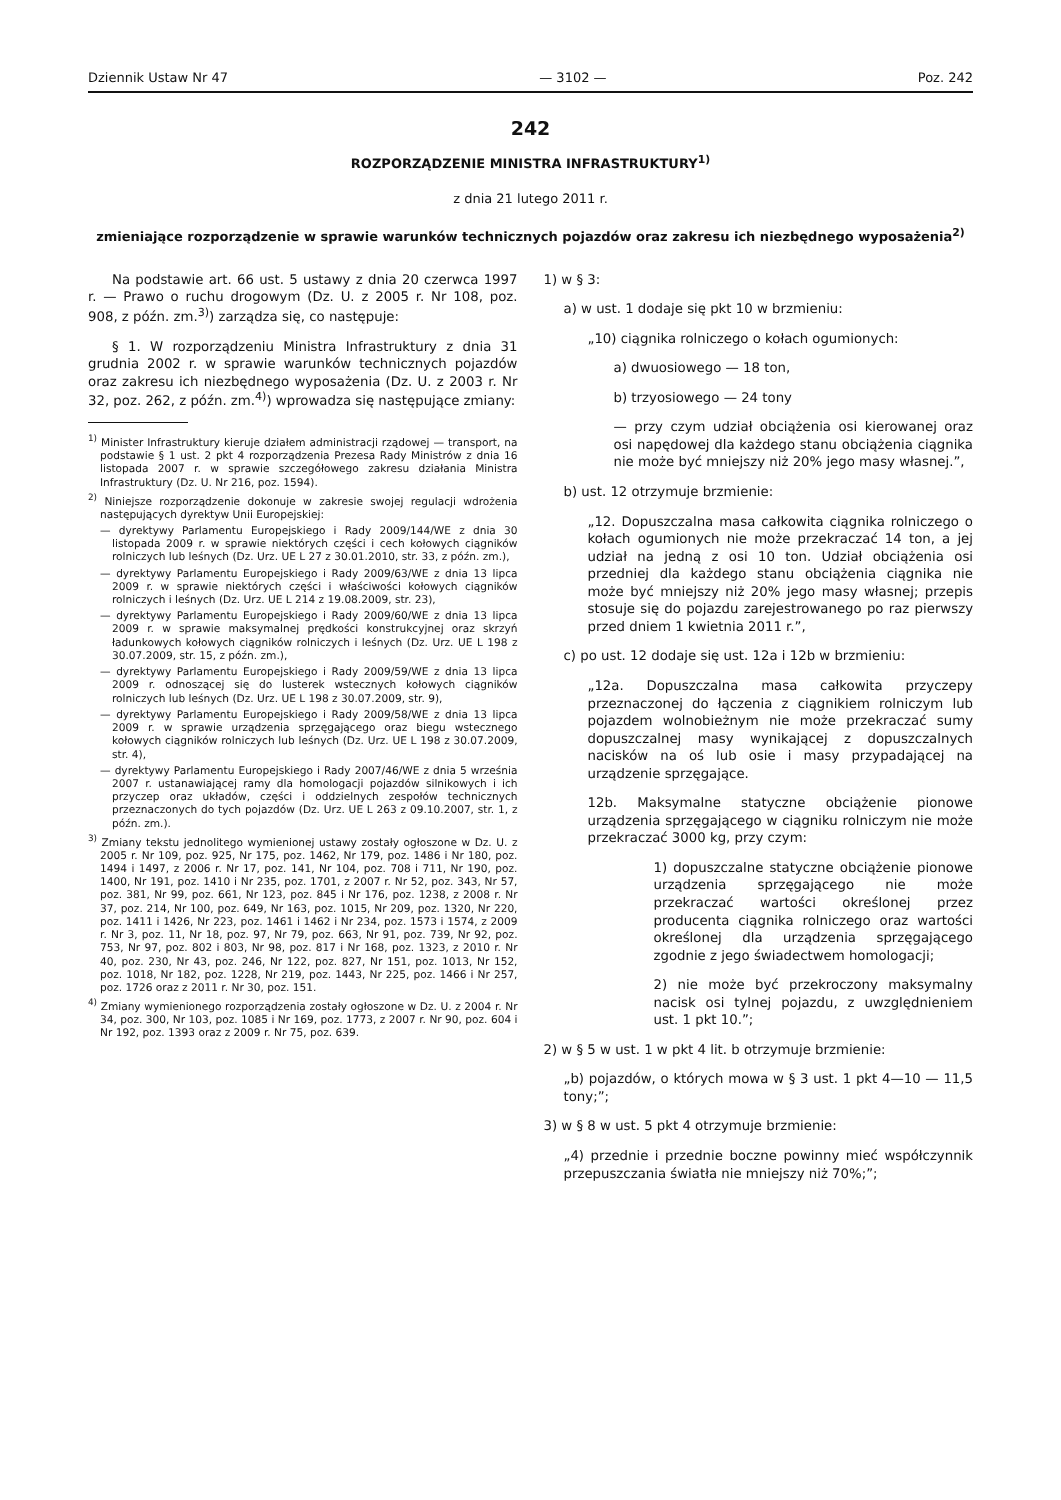Dziennik Ustaw Nr 47 — 3102 — Poz. 242
242
ROZPORZĄDZENIE MINISTRA INFRASTRUKTURY<sup>1)</sup>
z dnia 21 lutego 2011 r.
zmieniające rozporządzenie w sprawie warunków technicznych pojazdów oraz zakresu ich niezbędnego wyposażenia<sup>2)</sup>
Na podstawie art. 66 ust. 5 ustawy z dnia 20 czerwca 1997 r. — Prawo o ruchu drogowym (Dz. U. z 2005 r. Nr 108, poz. 908, z późn. zm.<sup>3)</sup>) zarządza się, co następuje:
§ 1. W rozporządzeniu Ministra Infrastruktury z dnia 31 grudnia 2002 r. w sprawie warunków technicznych pojazdów oraz zakresu ich niezbędnego wyposażenia (Dz. U. z 2003 r. Nr 32, poz. 262, z późn. zm.<sup>4)</sup>) wprowadza się następujące zmiany:
<sup>1)</sup> Minister Infrastruktury kieruje działem administracji rządowej — transport, na podstawie § 1 ust. 2 pkt 4 rozporządzenia Prezesa Rady Ministrów z dnia 16 listopada 2007 r. w sprawie szczegółowego zakresu działania Ministra Infrastruktury (Dz. U. Nr 216, poz. 1594).
<sup>2)</sup> Niniejsze rozporządzenie dokonuje w zakresie swojej regulacji wdrożenia następujących dyrektyw Unii Europejskiej:
— dyrektywy Parlamentu Europejskiego i Rady 2009/144/WE z dnia 30 listopada 2009 r. w sprawie niektórych części i cech kołowych ciągników rolniczych lub leśnych (Dz. Urz. UE L 27 z 30.01.2010, str. 33, z późn. zm.),
— dyrektywy Parlamentu Europejskiego i Rady 2009/63/WE z dnia 13 lipca 2009 r. w sprawie niektórych części i właściwości kołowych ciągników rolniczych i leśnych (Dz. Urz. UE L 214 z 19.08.2009, str. 23),
— dyrektywy Parlamentu Europejskiego i Rady 2009/60/WE z dnia 13 lipca 2009 r. w sprawie maksymalnej prędkości konstrukcyjnej oraz skrzyń ładunkowych kołowych ciągników rolniczych i leśnych (Dz. Urz. UE L 198 z 30.07.2009, str. 15, z późn. zm.),
— dyrektywy Parlamentu Europejskiego i Rady 2009/59/WE z dnia 13 lipca 2009 r. odnoszącej się do lusterek wstecznych kołowych ciągników rolniczych lub leśnych (Dz. Urz. UE L 198 z 30.07.2009, str. 9),
— dyrektywy Parlamentu Europejskiego i Rady 2009/58/WE z dnia 13 lipca 2009 r. w sprawie urządzenia sprzęgającego oraz biegu wstecznego kołowych ciągników rolniczych lub leśnych (Dz. Urz. UE L 198 z 30.07.2009, str. 4),
— dyrektywy Parlamentu Europejskiego i Rady 2007/46/WE z dnia 5 września 2007 r. ustanawiającej ramy dla homologacji pojazdów silnikowych i ich przyczep oraz układów, części i oddzielnych zespołów technicznych przeznaczonych do tych pojazdów (Dz. Urz. UE L 263 z 09.10.2007, str. 1, z późn. zm.).
<sup>3)</sup> Zmiany tekstu jednolitego wymienionej ustawy zostały ogłoszone w Dz. U. z 2005 r. Nr 109, poz. 925, Nr 175, poz. 1462, Nr 179, poz. 1486 i Nr 180, poz. 1494 i 1497, z 2006 r. Nr 17, poz. 141, Nr 104, poz. 708 i 711, Nr 190, poz. 1400, Nr 191, poz. 1410 i Nr 235, poz. 1701, z 2007 r. Nr 52, poz. 343, Nr 57, poz. 381, Nr 99, poz. 661, Nr 123, poz. 845 i Nr 176, poz. 1238, z 2008 r. Nr 37, poz. 214, Nr 100, poz. 649, Nr 163, poz. 1015, Nr 209, poz. 1320, Nr 220, poz. 1411 i 1426, Nr 223, poz. 1461 i 1462 i Nr 234, poz. 1573 i 1574, z 2009 r. Nr 3, poz. 11, Nr 18, poz. 97, Nr 79, poz. 663, Nr 91, poz. 739, Nr 92, poz. 753, Nr 97, poz. 802 i 803, Nr 98, poz. 817 i Nr 168, poz. 1323, z 2010 r. Nr 40, poz. 230, Nr 43, poz. 246, Nr 122, poz. 827, Nr 151, poz. 1013, Nr 152, poz. 1018, Nr 182, poz. 1228, Nr 219, poz. 1443, Nr 225, poz. 1466 i Nr 257, poz. 1726 oraz z 2011 r. Nr 30, poz. 151.
<sup>4)</sup> Zmiany wymienionego rozporządzenia zostały ogłoszone w Dz. U. z 2004 r. Nr 34, poz. 300, Nr 103, poz. 1085 i Nr 169, poz. 1773, z 2007 r. Nr 90, poz. 604 i Nr 192, poz. 1393 oraz z 2009 r. Nr 75, poz. 639.
1) w § 3:
a) w ust. 1 dodaje się pkt 10 w brzmieniu:
„10) ciągnika rolniczego o kołach ogumionych:
a) dwuosiowego — 18 ton,
b) trzyosiowego — 24 tony
— przy czym udział obciążenia osi kierowanej oraz osi napędowej dla każdego stanu obciążenia ciągnika nie może być mniejszy niż 20% jego masy własnej.”,
b) ust. 12 otrzymuje brzmienie:
„12. Dopuszczalna masa całkowita ciągnika rolniczego o kołach ogumionych nie może przekraczać 14 ton, a jej udział na jedną z osi 10 ton. Udział obciążenia osi przedniej dla każdego stanu obciążenia ciągnika nie może być mniejszy niż 20% jego masy własnej; przepis stosuje się do pojazdu zarejestrowanego po raz pierwszy przed dniem 1 kwietnia 2011 r.”,
c) po ust. 12 dodaje się ust. 12a i 12b w brzmieniu:
„12a. Dopuszczalna masa całkowita przyczepy przeznaczonej do łączenia z ciągnikiem rolniczym lub pojazdem wolnobieżnym nie może przekraczać sumy dopuszczalnej masy wynikającej z dopuszczalnych nacisków na oś lub osie i masy przypadającej na urządzenie sprzęgające.
12b. Maksymalne statyczne obciążenie pionowe urządzenia sprzęgającego w ciągniku rolniczym nie może przekraczać 3000 kg, przy czym:
1) dopuszczalne statyczne obciążenie pionowe urządzenia sprzęgającego nie może przekraczać wartości określonej przez producenta ciągnika rolniczego oraz wartości określonej dla urządzenia sprzęgającego zgodnie z jego świadectwem homologacji;
2) nie może być przekroczony maksymalny nacisk osi tylnej pojazdu, z uwzględnieniem ust. 1 pkt 10.”;
2) w § 5 w ust. 1 w pkt 4 lit. b otrzymuje brzmienie:
„b) pojazdów, o których mowa w § 3 ust. 1 pkt 4—10 — 11,5 tony;”;
3) w § 8 w ust. 5 pkt 4 otrzymuje brzmienie:
„4) przednie i przednie boczne powinny mieć współczynnik przepuszczania światła nie mniejszy niż 70%;”;